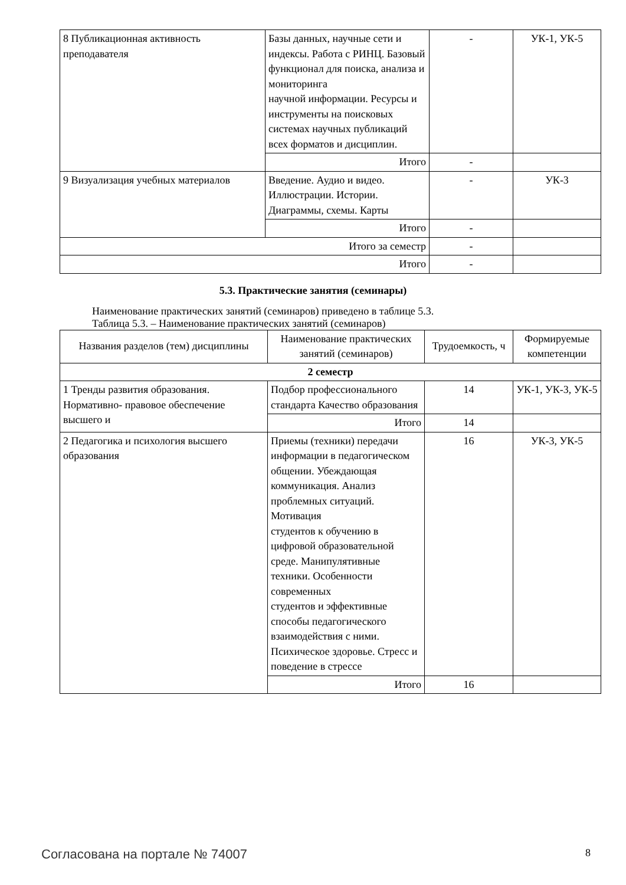| 8 Публикационная активность преподавателя | Базы данных, научные сети и индексы. Работа с РИНЦ. Базовый функционал для поиска, анализа и мониторинга научной информации. Ресурсы и инструменты на поисковых системах научных публикаций всех форматов и дисциплин. | - | УК-1, УК-5 |
| | Итого | - | |
| 9 Визуализация учебных материалов | Введение. Аудио и видео. Иллюстрации. Истории. Диаграммы, схемы. Карты | - | УК-3 |
| | Итого | - | |
| Итого за семестр | | - | |
| Итого | | - | |
5.3. Практические занятия (семинары)
Наименование практических занятий (семинаров) приведено в таблице 5.3.
Таблица 5.3. – Наименование практических занятий (семинаров)
| Названия разделов (тем) дисциплины | Наименование практических занятий (семинаров) | Трудоемкость, ч | Формируемые компетенции |
| --- | --- | --- | --- |
| 2 семестр | | | |
| 1 Тренды развития образования. Нормативно- правовое обеспечение высшего и | Подбор профессионального стандарта Качество образования | 14 | УК-1, УК-3, УК-5 |
| | Итого | 14 | |
| 2 Педагогика и психология высшего образования | Приемы (техники) передачи информации в педагогическом общении. Убеждающая коммуникация. Анализ проблемных ситуаций. Мотивация студентов к обучению в цифровой образовательной среде. Манипулятивные техники. Особенности современных студентов и эффективные способы педагогического взаимодействия с ними. Психическое здоровье. Стресс и поведение в стрессе | 16 | УК-3, УК-5 |
| | Итого | 16 | |
Согласована на портале № 74007 8